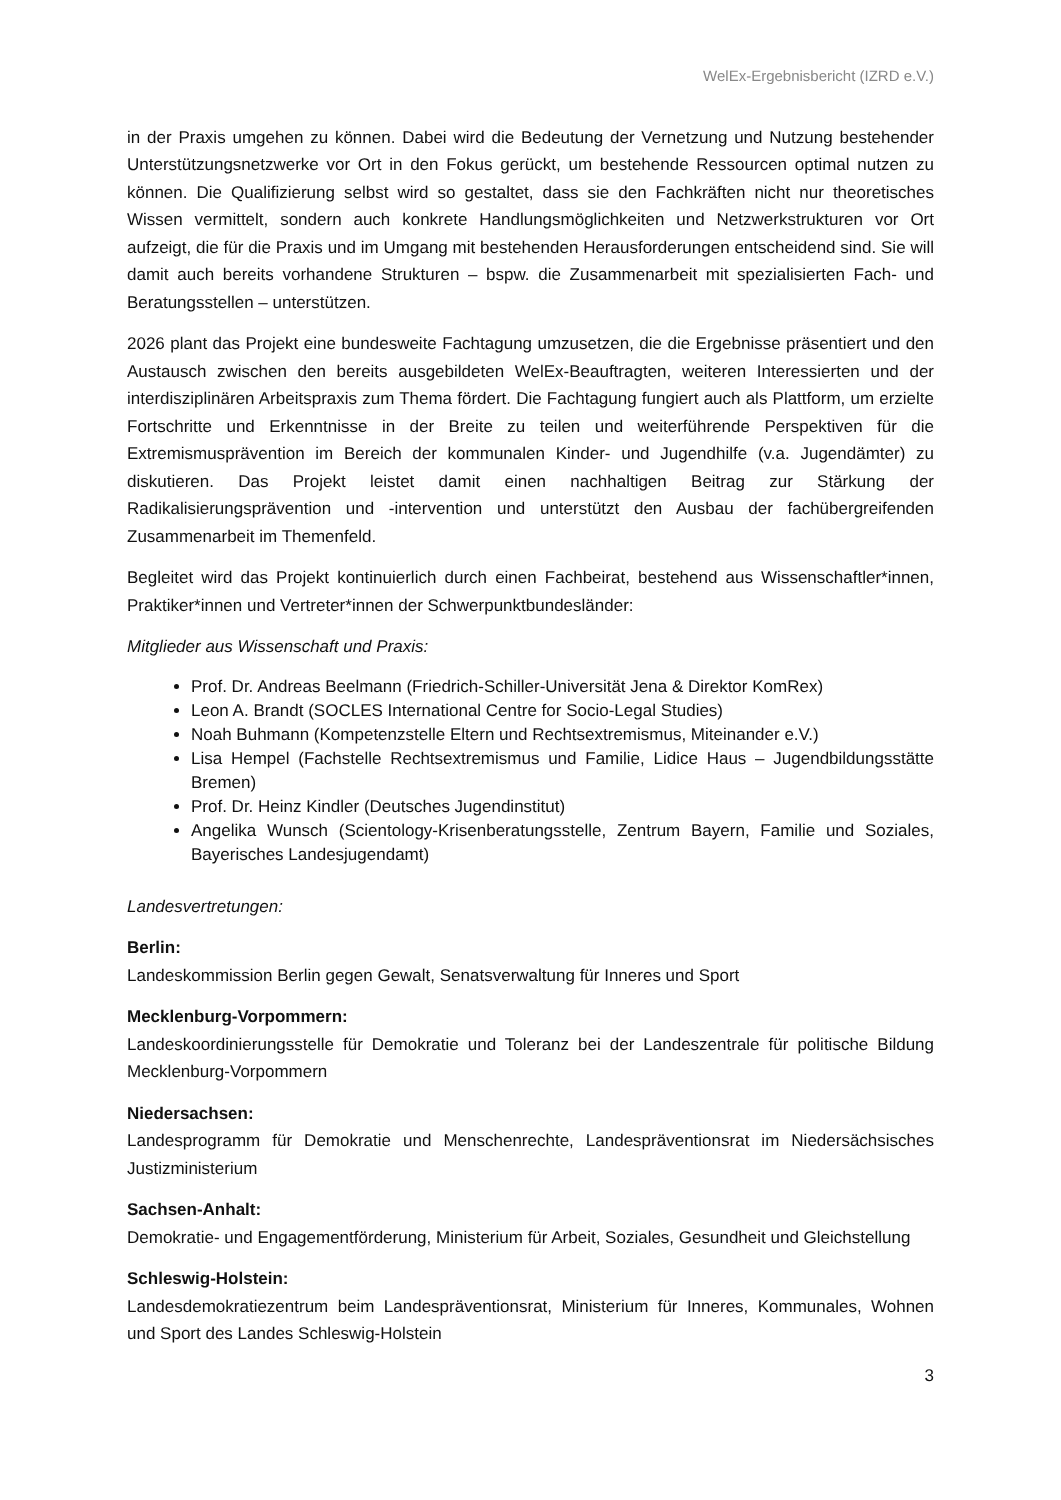WelEx-Ergebnisbericht (IZRD e.V.)
in der Praxis umgehen zu können. Dabei wird die Bedeutung der Vernetzung und Nutzung bestehender Unterstützungsnetzwerke vor Ort in den Fokus gerückt, um bestehende Ressourcen optimal nutzen zu können. Die Qualifizierung selbst wird so gestaltet, dass sie den Fachkräften nicht nur theoretisches Wissen vermittelt, sondern auch konkrete Handlungsmöglichkeiten und Netzwerkstrukturen vor Ort aufzeigt, die für die Praxis und im Umgang mit bestehenden Herausforderungen entscheidend sind. Sie will damit auch bereits vorhandene Strukturen – bspw. die Zusammenarbeit mit spezialisierten Fach- und Beratungsstellen – unterstützen.
2026 plant das Projekt eine bundesweite Fachtagung umzusetzen, die die Ergebnisse präsentiert und den Austausch zwischen den bereits ausgebildeten WelEx-Beauftragten, weiteren Interessierten und der interdisziplinären Arbeitspraxis zum Thema fördert. Die Fachtagung fungiert auch als Plattform, um erzielte Fortschritte und Erkenntnisse in der Breite zu teilen und weiterführende Perspektiven für die Extremismusprävention im Bereich der kommunalen Kinder- und Jugendhilfe (v.a. Jugendämter) zu diskutieren. Das Projekt leistet damit einen nachhaltigen Beitrag zur Stärkung der Radikalisierungsprävention und -intervention und unterstützt den Ausbau der fachübergreifenden Zusammenarbeit im Themenfeld.
Begleitet wird das Projekt kontinuierlich durch einen Fachbeirat, bestehend aus Wissenschaftler*innen, Praktiker*innen und Vertreter*innen der Schwerpunktbundesländer:
Mitglieder aus Wissenschaft und Praxis:
Prof. Dr. Andreas Beelmann (Friedrich-Schiller-Universität Jena & Direktor KomRex)
Leon A. Brandt (SOCLES International Centre for Socio-Legal Studies)
Noah Buhmann (Kompetenzstelle Eltern und Rechtsextremismus, Miteinander e.V.)
Lisa Hempel (Fachstelle Rechtsextremismus und Familie, Lidice Haus – Jugendbildungsstätte Bremen)
Prof. Dr. Heinz Kindler (Deutsches Jugendinstitut)
Angelika Wunsch (Scientology-Krisenberatungsstelle, Zentrum Bayern, Familie und Soziales, Bayerisches Landesjugendamt)
Landesvertretungen:
Berlin:
Landeskommission Berlin gegen Gewalt, Senatsverwaltung für Inneres und Sport
Mecklenburg-Vorpommern:
Landeskoordinierungsstelle für Demokratie und Toleranz bei der Landeszentrale für politische Bildung Mecklenburg-Vorpommern
Niedersachsen:
Landesprogramm für Demokratie und Menschenrechte, Landespräventionsrat im Niedersächsisches Justizministerium
Sachsen-Anhalt:
Demokratie- und Engagementförderung, Ministerium für Arbeit, Soziales, Gesundheit und Gleichstellung
Schleswig-Holstein:
Landesdemokratiezentrum beim Landespräventionsrat, Ministerium für Inneres, Kommunales, Wohnen und Sport des Landes Schleswig-Holstein
3